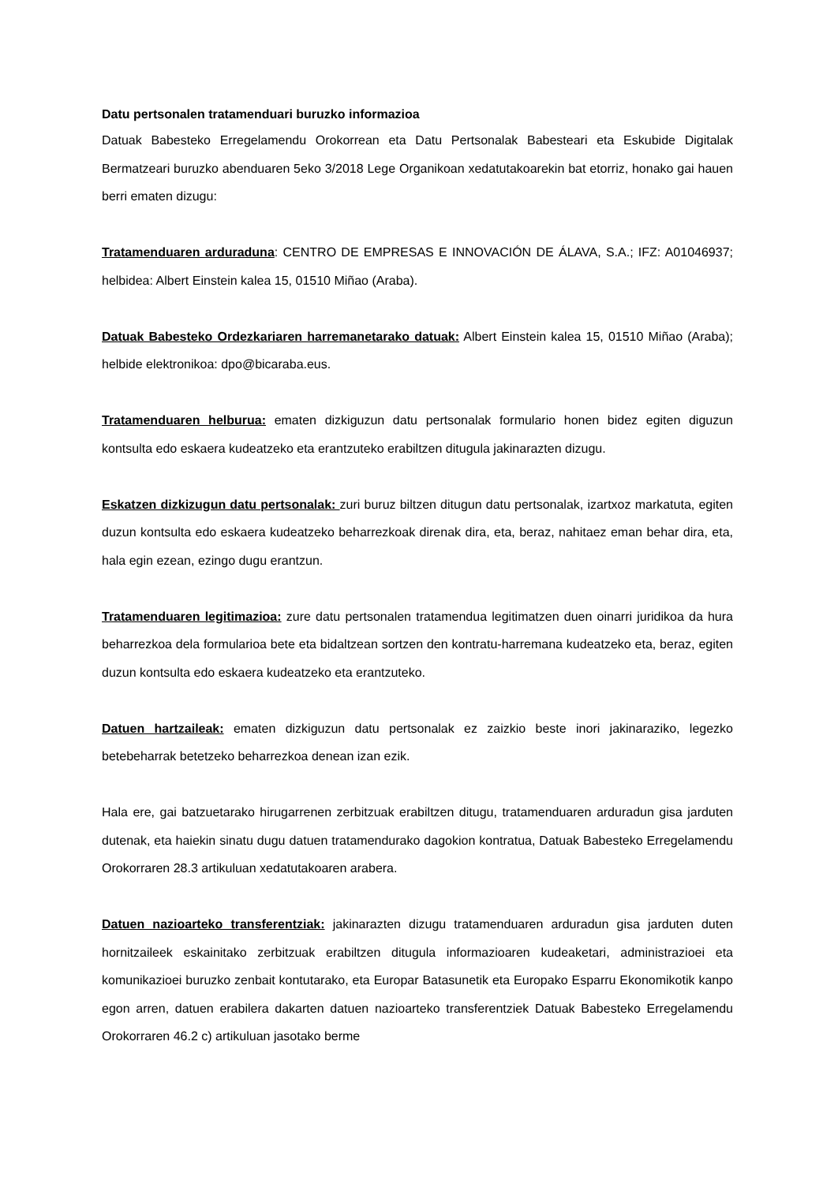Datu pertsonalen tratamenduari buruzko informazioa
Datuak Babesteko Erregelamendu Orokorrean eta Datu Pertsonalak Babesteari eta Eskubide Digitalak Bermatzeari buruzko abenduaren 5eko 3/2018 Lege Organikoan xedatutakoarekin bat etorriz, honako gai hauen berri ematen dizugu:
Tratamenduaren arduraduna: CENTRO DE EMPRESAS E INNOVACIÓN DE ÁLAVA, S.A.; IFZ: A01046937; helbidea: Albert Einstein kalea 15, 01510 Miñao (Araba).
Datuak Babesteko Ordezkariaren harremanetarako datuak: Albert Einstein kalea 15, 01510 Miñao (Araba); helbide elektronikoa: dpo@bicaraba.eus.
Tratamenduaren helburua: ematen dizkiguzun datu pertsonalak formulario honen bidez egiten diguzun kontsulta edo eskaera kudeatzeko eta erantzuteko erabiltzen ditugula jakinarazten dizugu.
Eskatzen dizkizugun datu pertsonalak: zuri buruz biltzen ditugun datu pertsonalak, izartxoz markatuta, egiten duzun kontsulta edo eskaera kudeatzeko beharrezkoak direnak dira, eta, beraz, nahitaez eman behar dira, eta, hala egin ezean, ezingo dugu erantzun.
Tratamenduaren legitimazioa: zure datu pertsonalen tratamendua legitimatzen duen oinarri juridikoa da hura beharrezkoa dela formularioa bete eta bidaltzean sortzen den kontratu-harremana kudeatzeko eta, beraz, egiten duzun kontsulta edo eskaera kudeatzeko eta erantzuteko.
Datuen hartzaileak: ematen dizkiguzun datu pertsonalak ez zaizkio beste inori jakinaraziko, legezko betebeharrak betetzeko beharrezkoa denean izan ezik.
Hala ere, gai batzuetarako hirugarrenen zerbitzuak erabiltzen ditugu, tratamenduaren arduradun gisa jarduten dutenak, eta haiekin sinatu dugu datuen tratamendurako dagokion kontratua, Datuak Babesteko Erregelamendu Orokorraren 28.3 artikuluan xedatutakoaren arabera.
Datuen nazioarteko transferentziak: jakinarazten dizugu tratamenduaren arduradun gisa jarduten duten hornitzaileek eskainitako zerbitzuak erabiltzen ditugula informazioaren kudeaketari, administrazioei eta komunikazioei buruzko zenbait kontutarako, eta Europar Batasunetik eta Europako Esparru Ekonomikotik kanpo egon arren, datuen erabilera dakarten datuen nazioarteko transferentziek Datuak Babesteko Erregelamendu Orokorraren 46.2 c) artikuluan jasotako berme